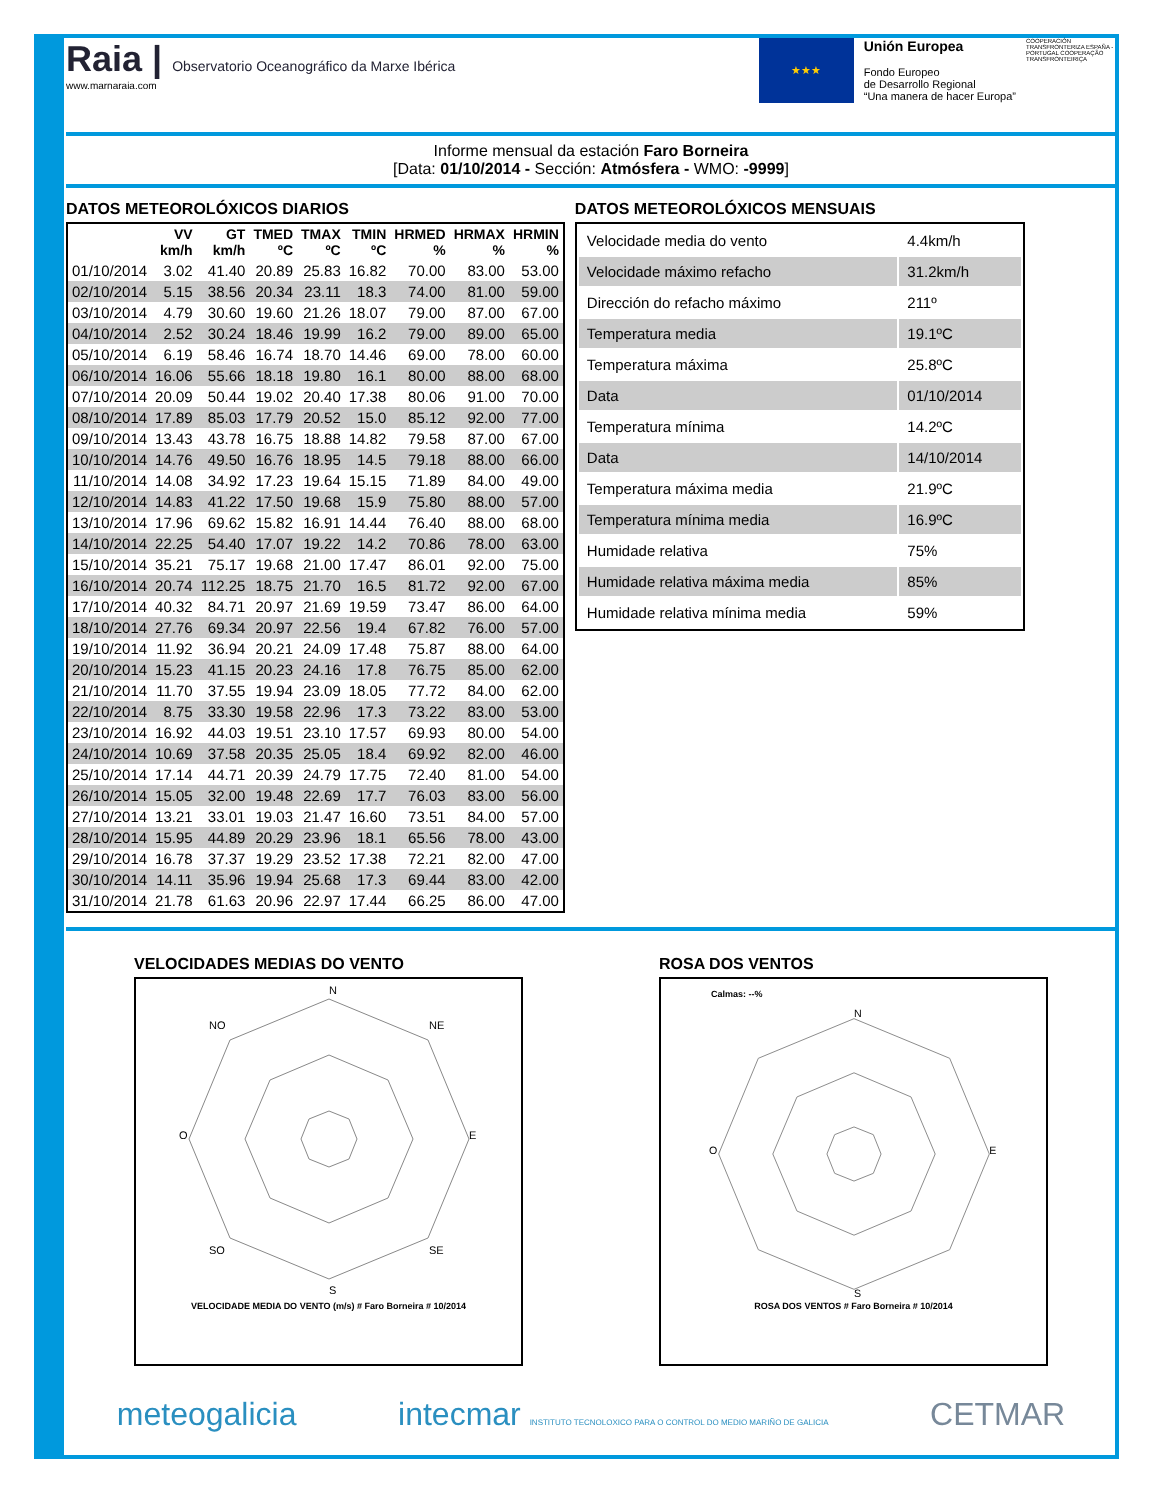Raia | Observatorio Oceanográfico da Marxe Ibérica
www.marnaraia.com
★★★
Unión Europea
Fondo Europeo
de Desarrollo Regional
“Una manera de hacer Europa”
COOPERACIÓN TRANSFRONTERIZA ESPAÑA - PORTUGAL COOPERAÇÃO TRANSFRONTEIRIÇA
Informe mensual da estación Faro Borneira
[Data: 01/10/2014 - Sección: Atmósfera - WMO: -9999]
DATOS METEOROLÓXICOS DIARIOS
| | VV km/h | GT km/h | TMED ºC | TMAX ºC | TMIN ºC | HRMED % | HRMAX % | HRMIN % |
| --- | --- | --- | --- | --- | --- | --- | --- | --- |
| 01/10/2014 | 3.02 | 41.40 | 20.89 | 25.83 | 16.82 | 70.00 | 83.00 | 53.00 |
| 02/10/2014 | 5.15 | 38.56 | 20.34 | 23.11 | 18.3 | 74.00 | 81.00 | 59.00 |
| 03/10/2014 | 4.79 | 30.60 | 19.60 | 21.26 | 18.07 | 79.00 | 87.00 | 67.00 |
| 04/10/2014 | 2.52 | 30.24 | 18.46 | 19.99 | 16.2 | 79.00 | 89.00 | 65.00 |
| 05/10/2014 | 6.19 | 58.46 | 16.74 | 18.70 | 14.46 | 69.00 | 78.00 | 60.00 |
| 06/10/2014 | 16.06 | 55.66 | 18.18 | 19.80 | 16.1 | 80.00 | 88.00 | 68.00 |
| 07/10/2014 | 20.09 | 50.44 | 19.02 | 20.40 | 17.38 | 80.06 | 91.00 | 70.00 |
| 08/10/2014 | 17.89 | 85.03 | 17.79 | 20.52 | 15.0 | 85.12 | 92.00 | 77.00 |
| 09/10/2014 | 13.43 | 43.78 | 16.75 | 18.88 | 14.82 | 79.58 | 87.00 | 67.00 |
| 10/10/2014 | 14.76 | 49.50 | 16.76 | 18.95 | 14.5 | 79.18 | 88.00 | 66.00 |
| 11/10/2014 | 14.08 | 34.92 | 17.23 | 19.64 | 15.15 | 71.89 | 84.00 | 49.00 |
| 12/10/2014 | 14.83 | 41.22 | 17.50 | 19.68 | 15.9 | 75.80 | 88.00 | 57.00 |
| 13/10/2014 | 17.96 | 69.62 | 15.82 | 16.91 | 14.44 | 76.40 | 88.00 | 68.00 |
| 14/10/2014 | 22.25 | 54.40 | 17.07 | 19.22 | 14.2 | 70.86 | 78.00 | 63.00 |
| 15/10/2014 | 35.21 | 75.17 | 19.68 | 21.00 | 17.47 | 86.01 | 92.00 | 75.00 |
| 16/10/2014 | 20.74 | 112.25 | 18.75 | 21.70 | 16.5 | 81.72 | 92.00 | 67.00 |
| 17/10/2014 | 40.32 | 84.71 | 20.97 | 21.69 | 19.59 | 73.47 | 86.00 | 64.00 |
| 18/10/2014 | 27.76 | 69.34 | 20.97 | 22.56 | 19.4 | 67.82 | 76.00 | 57.00 |
| 19/10/2014 | 11.92 | 36.94 | 20.21 | 24.09 | 17.48 | 75.87 | 88.00 | 64.00 |
| 20/10/2014 | 15.23 | 41.15 | 20.23 | 24.16 | 17.8 | 76.75 | 85.00 | 62.00 |
| 21/10/2014 | 11.70 | 37.55 | 19.94 | 23.09 | 18.05 | 77.72 | 84.00 | 62.00 |
| 22/10/2014 | 8.75 | 33.30 | 19.58 | 22.96 | 17.3 | 73.22 | 83.00 | 53.00 |
| 23/10/2014 | 16.92 | 44.03 | 19.51 | 23.10 | 17.57 | 69.93 | 80.00 | 54.00 |
| 24/10/2014 | 10.69 | 37.58 | 20.35 | 25.05 | 18.4 | 69.92 | 82.00 | 46.00 |
| 25/10/2014 | 17.14 | 44.71 | 20.39 | 24.79 | 17.75 | 72.40 | 81.00 | 54.00 |
| 26/10/2014 | 15.05 | 32.00 | 19.48 | 22.69 | 17.7 | 76.03 | 83.00 | 56.00 |
| 27/10/2014 | 13.21 | 33.01 | 19.03 | 21.47 | 16.60 | 73.51 | 84.00 | 57.00 |
| 28/10/2014 | 15.95 | 44.89 | 20.29 | 23.96 | 18.1 | 65.56 | 78.00 | 43.00 |
| 29/10/2014 | 16.78 | 37.37 | 19.29 | 23.52 | 17.38 | 72.21 | 82.00 | 47.00 |
| 30/10/2014 | 14.11 | 35.96 | 19.94 | 25.68 | 17.3 | 69.44 | 83.00 | 42.00 |
| 31/10/2014 | 21.78 | 61.63 | 20.96 | 22.97 | 17.44 | 66.25 | 86.00 | 47.00 |
DATOS METEOROLÓXICOS MENSUAIS
| Velocidade media do vento | 4.4km/h |
| Velocidade máximo refacho | 31.2km/h |
| Dirección do refacho máximo | 211º |
| Temperatura media | 19.1ºC |
| Temperatura máxima | 25.8ºC |
| Data | 01/10/2014 |
| Temperatura mínima | 14.2ºC |
| Data | 14/10/2014 |
| Temperatura máxima media | 21.9ºC |
| Temperatura mínima media | 16.9ºC |
| Humidade relativa | 75% |
| Humidade relativa máxima media | 85% |
| Humidade relativa mínima media | 59% |
VELOCIDADES MEDIAS DO VENTO
N
E
S
O
NE
NO
SE
SO
VELOCIDADE MEDIA DO VENTO (m/s) # Faro Borneira # 10/2014
ROSA DOS VENTOS
Calmas: --%
N
E
S
O
ROSA DOS VENTOS # Faro Borneira # 10/2014
meteogalicia intecmar INSTITUTO TECNOLOXICO PARA O CONTROL DO MEDIO MARIÑO DE GALICIA CETMAR